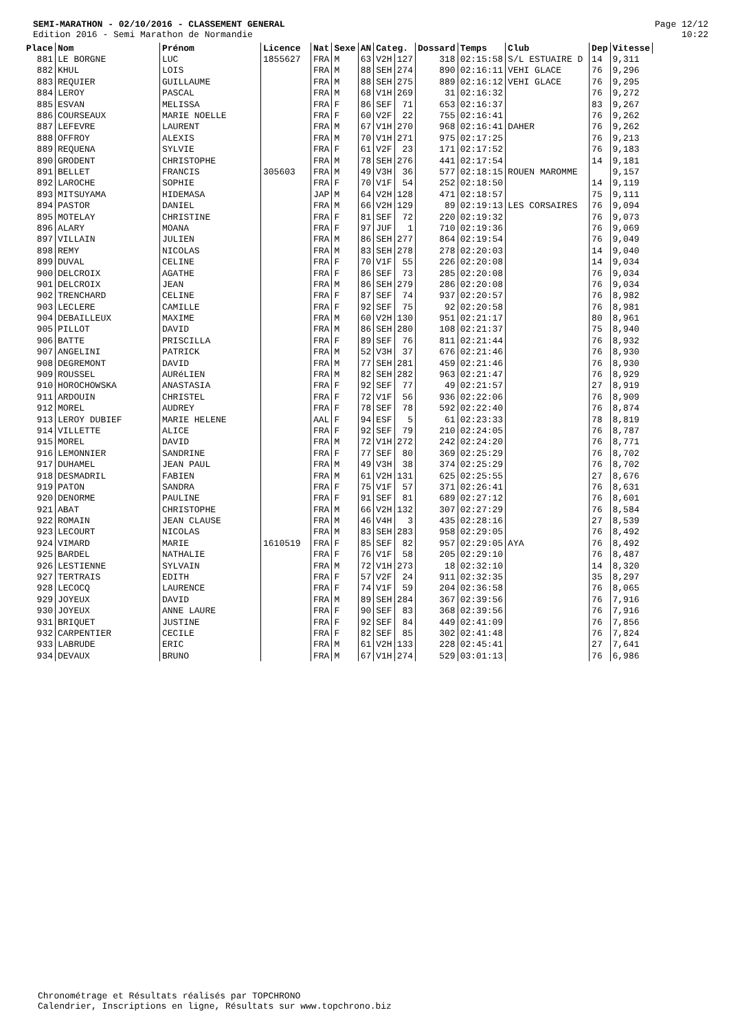SEMI-MARATHON - 02/10/2016 - CLASSEMENT GENERAL
Edition 2016 - Semi Marathon de Normandie
Page 12/12
10:22
| Place | Nom | Prénom | Licence | Nat | Sexe | AN | Categ. | | Dossard | Temps | Club | Dep | Vitesse |
| --- | --- | --- | --- | --- | --- | --- | --- | --- | --- | --- | --- | --- | --- |
| 881 | LE BORGNE | LUC | 1855627 | FRA | M | 63 | V2H | 127 | 318 | 02:15:58 | S/L ESTUAIRE D | 14 | 9,311 |
| 882 | KHUL | LOIS | | FRA | M | 88 | SEH | 274 | 890 | 02:16:11 | VEHI GLACE | 76 | 9,296 |
| 883 | REQUIER | GUILLAUME | | FRA | M | 88 | SEH | 275 | 889 | 02:16:12 | VEHI GLACE | 76 | 9,295 |
| 884 | LEROY | PASCAL | | FRA | M | 68 | V1H | 269 | 31 | 02:16:32 | | 76 | 9,272 |
| 885 | ESVAN | MELISSA | | FRA | F | 86 | SEF | 71 | 653 | 02:16:37 | | 83 | 9,267 |
| 886 | COURSEAUX | MARIE NOELLE | | FRA | F | 60 | V2F | 22 | 755 | 02:16:41 | | 76 | 9,262 |
| 887 | LEFEVRE | LAURENT | | FRA | M | 67 | V1H | 270 | 968 | 02:16:41 | DAHER | 76 | 9,262 |
| 888 | OFFROY | ALEXIS | | FRA | M | 70 | V1H | 271 | 975 | 02:17:25 | | 76 | 9,213 |
| 889 | REQUENA | SYLVIE | | FRA | F | 61 | V2F | 23 | 171 | 02:17:52 | | 76 | 9,183 |
| 890 | GRODENT | CHRISTOPHE | | FRA | M | 78 | SEH | 276 | 441 | 02:17:54 | | 14 | 9,181 |
| 891 | BELLET | FRANCIS | 305603 | FRA | M | 49 | V3H | 36 | 577 | 02:18:15 | ROUEN MAROMME | | 9,157 |
| 892 | LAROCHE | SOPHIE | | FRA | F | 70 | V1F | 54 | 252 | 02:18:50 | | 14 | 9,119 |
| 893 | MITSUYAMA | HIDEMASA | | JAP | M | 64 | V2H | 128 | 471 | 02:18:57 | | 75 | 9,111 |
| 894 | PASTOR | DANIEL | | FRA | M | 66 | V2H | 129 | 89 | 02:19:13 | LES CORSAIRES | 76 | 9,094 |
| 895 | MOTELAY | CHRISTINE | | FRA | F | 81 | SEF | 72 | 220 | 02:19:32 | | 76 | 9,073 |
| 896 | ALARY | MOANA | | FRA | F | 97 | JUF | 1 | 710 | 02:19:36 | | 76 | 9,069 |
| 897 | VILLAIN | JULIEN | | FRA | M | 86 | SEH | 277 | 864 | 02:19:54 | | 76 | 9,049 |
| 898 | REMY | NICOLAS | | FRA | M | 83 | SEH | 278 | 278 | 02:20:03 | | 14 | 9,040 |
| 899 | DUVAL | CELINE | | FRA | F | 70 | V1F | 55 | 226 | 02:20:08 | | 14 | 9,034 |
| 900 | DELCROIX | AGATHE | | FRA | F | 86 | SEF | 73 | 285 | 02:20:08 | | 76 | 9,034 |
| 901 | DELCROIX | JEAN | | FRA | M | 86 | SEH | 279 | 286 | 02:20:08 | | 76 | 9,034 |
| 902 | TRENCHARD | CELINE | | FRA | F | 87 | SEF | 74 | 937 | 02:20:57 | | 76 | 8,982 |
| 903 | LECLERE | CAMILLE | | FRA | F | 92 | SEF | 75 | 92 | 02:20:58 | | 76 | 8,981 |
| 904 | DEBAILLEUX | MAXIME | | FRA | M | 60 | V2H | 130 | 951 | 02:21:17 | | 80 | 8,961 |
| 905 | PILLOT | DAVID | | FRA | M | 86 | SEH | 280 | 108 | 02:21:37 | | 75 | 8,940 |
| 906 | BATTE | PRISCILLA | | FRA | F | 89 | SEF | 76 | 811 | 02:21:44 | | 76 | 8,932 |
| 907 | ANGELINI | PATRICK | | FRA | M | 52 | V3H | 37 | 676 | 02:21:46 | | 76 | 8,930 |
| 908 | DEGREMONT | DAVID | | FRA | M | 77 | SEH | 281 | 459 | 02:21:46 | | 76 | 8,930 |
| 909 | ROUSSEL | AURéLIEN | | FRA | M | 82 | SEH | 282 | 963 | 02:21:47 | | 76 | 8,929 |
| 910 | HOROCHOWSKA | ANASTASIA | | FRA | F | 92 | SEF | 77 | 49 | 02:21:57 | | 27 | 8,919 |
| 911 | ARDOUIN | CHRISTEL | | FRA | F | 72 | V1F | 56 | 936 | 02:22:06 | | 76 | 8,909 |
| 912 | MOREL | AUDREY | | FRA | F | 78 | SEF | 78 | 592 | 02:22:40 | | 76 | 8,874 |
| 913 | LEROY DUBIEF | MARIE HELENE | | AAL | F | 94 | ESF | 5 | 61 | 02:23:33 | | 78 | 8,819 |
| 914 | VILLETTE | ALICE | | FRA | F | 92 | SEF | 79 | 210 | 02:24:05 | | 76 | 8,787 |
| 915 | MOREL | DAVID | | FRA | M | 72 | V1H | 272 | 242 | 02:24:20 | | 76 | 8,771 |
| 916 | LEMONNIER | SANDRINE | | FRA | F | 77 | SEF | 80 | 369 | 02:25:29 | | 76 | 8,702 |
| 917 | DUHAMEL | JEAN PAUL | | FRA | M | 49 | V3H | 38 | 374 | 02:25:29 | | 76 | 8,702 |
| 918 | DESMADRIL | FABIEN | | FRA | M | 61 | V2H | 131 | 625 | 02:25:55 | | 27 | 8,676 |
| 919 | PATON | SANDRA | | FRA | F | 75 | V1F | 57 | 371 | 02:26:41 | | 76 | 8,631 |
| 920 | DENORME | PAULINE | | FRA | F | 91 | SEF | 81 | 689 | 02:27:12 | | 76 | 8,601 |
| 921 | ABAT | CHRISTOPHE | | FRA | M | 66 | V2H | 132 | 307 | 02:27:29 | | 76 | 8,584 |
| 922 | ROMAIN | JEAN CLAUSE | | FRA | M | 46 | V4H | 3 | 435 | 02:28:16 | | 27 | 8,539 |
| 923 | LECOURT | NICOLAS | | FRA | M | 83 | SEH | 283 | 958 | 02:29:05 | | 76 | 8,492 |
| 924 | VIMARD | MARIE | 1610519 | FRA | F | 85 | SEF | 82 | 957 | 02:29:05 | AYA | 76 | 8,492 |
| 925 | BARDEL | NATHALIE | | FRA | F | 76 | V1F | 58 | 205 | 02:29:10 | | 76 | 8,487 |
| 926 | LESTIENNE | SYLVAIN | | FRA | M | 72 | V1H | 273 | 18 | 02:32:10 | | 14 | 8,320 |
| 927 | TERTRAIS | EDITH | | FRA | F | 57 | V2F | 24 | 911 | 02:32:35 | | 35 | 8,297 |
| 928 | LECOCQ | LAURENCE | | FRA | F | 74 | V1F | 59 | 204 | 02:36:58 | | 76 | 8,065 |
| 929 | JOYEUX | DAVID | | FRA | M | 89 | SEH | 284 | 367 | 02:39:56 | | 76 | 7,916 |
| 930 | JOYEUX | ANNE LAURE | | FRA | F | 90 | SEF | 83 | 368 | 02:39:56 | | 76 | 7,916 |
| 931 | BRIQUET | JUSTINE | | FRA | F | 92 | SEF | 84 | 449 | 02:41:09 | | 76 | 7,856 |
| 932 | CARPENTIER | CECILE | | FRA | F | 82 | SEF | 85 | 302 | 02:41:48 | | 76 | 7,824 |
| 933 | LABRUDE | ERIC | | FRA | M | 61 | V2H | 133 | 228 | 02:45:41 | | 27 | 7,641 |
| 934 | DEVAUX | BRUNO | | FRA | M | 67 | V1H | 274 | 529 | 03:01:13 | | 76 | 6,986 |
Chronométrage et Résultats réalisés par TOPCHRONO
Calendrier, Inscriptions en ligne, Résultats sur www.topchrono.biz